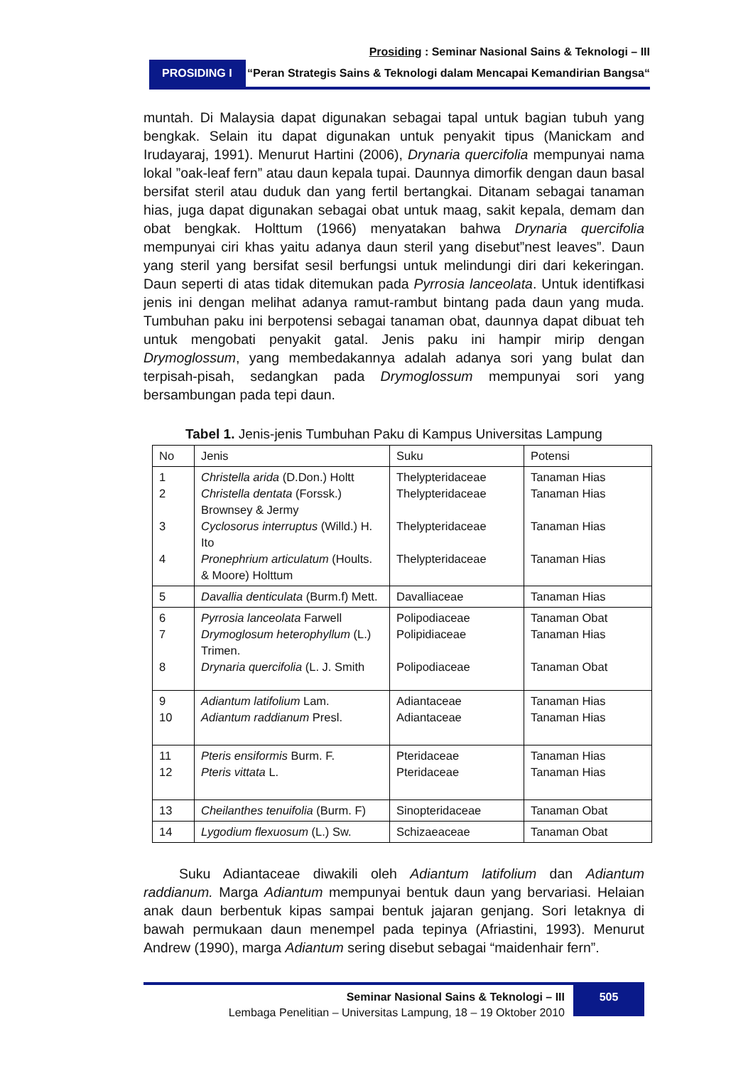Prosiding : Seminar Nasional Sains & Teknologi – III
PROSIDING I
“Peran Strategis Sains & Teknologi dalam Mencapai Kemandirian Bangsa“
muntah. Di Malaysia dapat digunakan sebagai tapal untuk bagian tubuh yang bengkak. Selain itu dapat digunakan untuk penyakit tipus (Manickam and Irudayaraj, 1991). Menurut Hartini (2006), Drynaria quercifolia mempunyai nama lokal ”oak-leaf fern” atau daun kepala tupai. Daunnya dimorfik dengan daun basal bersifat steril atau duduk dan yang fertil bertangkai. Ditanam sebagai tanaman hias, juga dapat digunakan sebagai obat untuk maag, sakit kepala, demam dan obat bengkak. Holttum (1966) menyatakan bahwa Drynaria quercifolia mempunyai ciri khas yaitu adanya daun steril yang disebut”nest leaves”. Daun yang steril yang bersifat sesil berfungsi untuk melindungi diri dari kekeringan. Daun seperti di atas tidak ditemukan pada Pyrrosia lanceolata. Untuk identifkasi jenis ini dengan melihat adanya ramut-rambut bintang pada daun yang muda. Tumbuhan paku ini berpotensi sebagai tanaman obat, daunnya dapat dibuat teh untuk mengobati penyakit gatal. Jenis paku ini hampir mirip dengan Drymoglossum, yang membedakannya adalah adanya sori yang bulat dan terpisah-pisah, sedangkan pada Drymoglossum mempunyai sori yang bersambungan pada tepi daun.
Tabel 1. Jenis-jenis Tumbuhan Paku di Kampus Universitas Lampung
| No | Jenis | Suku | Potensi |
| --- | --- | --- | --- |
| 1 2 3 4 | Christella arida (D.Don.) Holtt Christella dentata (Forssk.) Brownsey & Jermy Cyclosorus interruptus (Willd.) H. Ito Pronephrium articulatum (Hoults. & Moore) Holttum | Thelypteridaceae Thelypteridaceae Thelypteridaceae Thelypteridaceae | Tanaman Hias Tanaman Hias Tanaman Hias Tanaman Hias |
| 5 | Davallia denticulata (Burm.f) Mett. | Davalliaceae | Tanaman Hias |
| 6 7 8 | Pyrrosia lanceolata Farwell Drymoglosum heterophyllum (L.) Trimen. Drynaria quercifolia (L. J. Smith | Polipodiaceae Polipidiaceae Polipodiaceae | Tanaman Obat Tanaman Hias Tanaman Obat |
| 9 10 | Adiantum latifolium Lam. Adiantum raddianum Presl. | Adiantaceae Adiantaceae | Tanaman Hias Tanaman Hias |
| 11 12 | Pteris ensiformis Burm. F. Pteris vittata L. | Pteridaceae Pteridaceae | Tanaman Hias Tanaman Hias |
| 13 | Cheilanthes tenuifolia (Burm. F) | Sinopteridaceae | Tanaman Obat |
| 14 | Lygodium flexuosum (L.) Sw. | Schizaeaceae | Tanaman Obat |
Suku Adiantaceae diwakili oleh Adiantum latifolium dan Adiantum raddianum. Marga Adiantum mempunyai bentuk daun yang bervariasi. Helaian anak daun berbentuk kipas sampai bentuk jajaran genjang. Sori letaknya di bawah permukaan daun menempel pada tepinya (Afriastini, 1993). Menurut Andrew (1990), marga Adiantum sering disebut sebagai “maidenhair fern”.
Seminar Nasional Sains & Teknologi – III
Lembaga Penelitian – Universitas Lampung, 18 – 19 Oktober 2010
505